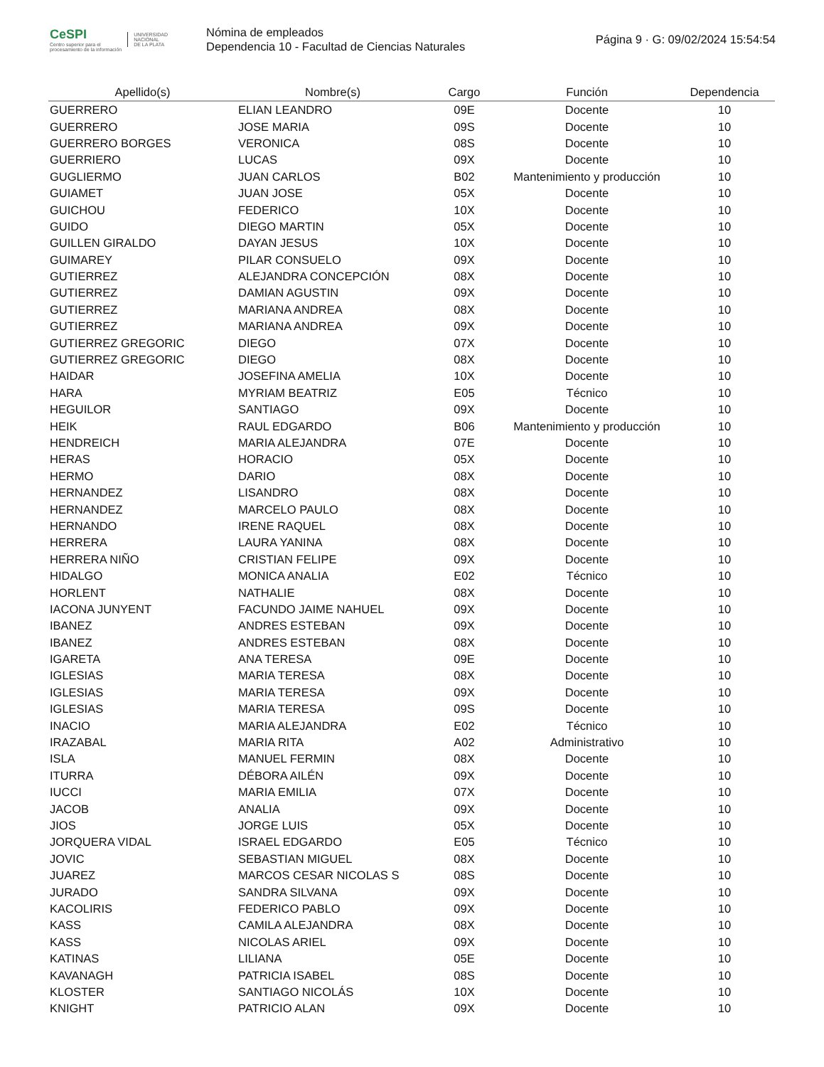CeSPI
Centro superior para el
procesamiento de la información
UNIVERSIDAD
NACIONAL
DE LA PLATA
Nómina de empleados
Dependencia 10 - Facultad de Ciencias Naturales
Página 9 · G: 09/02/2024 15:54:54
| Apellido(s) | Nombre(s) | Cargo | Función | Dependencia |
| --- | --- | --- | --- | --- |
| GUERRERO | ELIAN LEANDRO | 09E | Docente | 10 |
| GUERRERO | JOSE MARIA | 09S | Docente | 10 |
| GUERRERO BORGES | VERONICA | 08S | Docente | 10 |
| GUERRIERO | LUCAS | 09X | Docente | 10 |
| GUGLIERMO | JUAN CARLOS | B02 | Mantenimiento y producción | 10 |
| GUIAMET | JUAN JOSE | 05X | Docente | 10 |
| GUICHOU | FEDERICO | 10X | Docente | 10 |
| GUIDO | DIEGO MARTIN | 05X | Docente | 10 |
| GUILLEN GIRALDO | DAYAN JESUS | 10X | Docente | 10 |
| GUIMAREY | PILAR CONSUELO | 09X | Docente | 10 |
| GUTIERREZ | ALEJANDRA CONCEPCIÓN | 08X | Docente | 10 |
| GUTIERREZ | DAMIAN AGUSTIN | 09X | Docente | 10 |
| GUTIERREZ | MARIANA ANDREA | 08X | Docente | 10 |
| GUTIERREZ | MARIANA ANDREA | 09X | Docente | 10 |
| GUTIERREZ GREGORIC | DIEGO | 07X | Docente | 10 |
| GUTIERREZ GREGORIC | DIEGO | 08X | Docente | 10 |
| HAIDAR | JOSEFINA AMELIA | 10X | Docente | 10 |
| HARA | MYRIAM BEATRIZ | E05 | Técnico | 10 |
| HEGUILOR | SANTIAGO | 09X | Docente | 10 |
| HEIK | RAUL EDGARDO | B06 | Mantenimiento y producción | 10 |
| HENDREICH | MARIA ALEJANDRA | 07E | Docente | 10 |
| HERAS | HORACIO | 05X | Docente | 10 |
| HERMO | DARIO | 08X | Docente | 10 |
| HERNANDEZ | LISANDRO | 08X | Docente | 10 |
| HERNANDEZ | MARCELO PAULO | 08X | Docente | 10 |
| HERNANDO | IRENE RAQUEL | 08X | Docente | 10 |
| HERRERA | LAURA YANINA | 08X | Docente | 10 |
| HERRERA NIÑO | CRISTIAN FELIPE | 09X | Docente | 10 |
| HIDALGO | MONICA ANALIA | E02 | Técnico | 10 |
| HORLENT | NATHALIE | 08X | Docente | 10 |
| IACONA JUNYENT | FACUNDO JAIME NAHUEL | 09X | Docente | 10 |
| IBANEZ | ANDRES ESTEBAN | 09X | Docente | 10 |
| IBANEZ | ANDRES ESTEBAN | 08X | Docente | 10 |
| IGARETA | ANA TERESA | 09E | Docente | 10 |
| IGLESIAS | MARIA TERESA | 08X | Docente | 10 |
| IGLESIAS | MARIA TERESA | 09X | Docente | 10 |
| IGLESIAS | MARIA TERESA | 09S | Docente | 10 |
| INACIO | MARIA ALEJANDRA | E02 | Técnico | 10 |
| IRAZABAL | MARIA RITA | A02 | Administrativo | 10 |
| ISLA | MANUEL FERMIN | 08X | Docente | 10 |
| ITURRA | DÉBORA AILÉN | 09X | Docente | 10 |
| IUCCI | MARIA EMILIA | 07X | Docente | 10 |
| JACOB | ANALIA | 09X | Docente | 10 |
| JIOS | JORGE LUIS | 05X | Docente | 10 |
| JORQUERA VIDAL | ISRAEL EDGARDO | E05 | Técnico | 10 |
| JOVIC | SEBASTIAN MIGUEL | 08X | Docente | 10 |
| JUAREZ | MARCOS CESAR NICOLAS S | 08S | Docente | 10 |
| JURADO | SANDRA SILVANA | 09X | Docente | 10 |
| KACOLIRIS | FEDERICO PABLO | 09X | Docente | 10 |
| KASS | CAMILA ALEJANDRA | 08X | Docente | 10 |
| KASS | NICOLAS ARIEL | 09X | Docente | 10 |
| KATINAS | LILIANA | 05E | Docente | 10 |
| KAVANAGH | PATRICIA ISABEL | 08S | Docente | 10 |
| KLOSTER | SANTIAGO NICOLÁS | 10X | Docente | 10 |
| KNIGHT | PATRICIO ALAN | 09X | Docente | 10 |